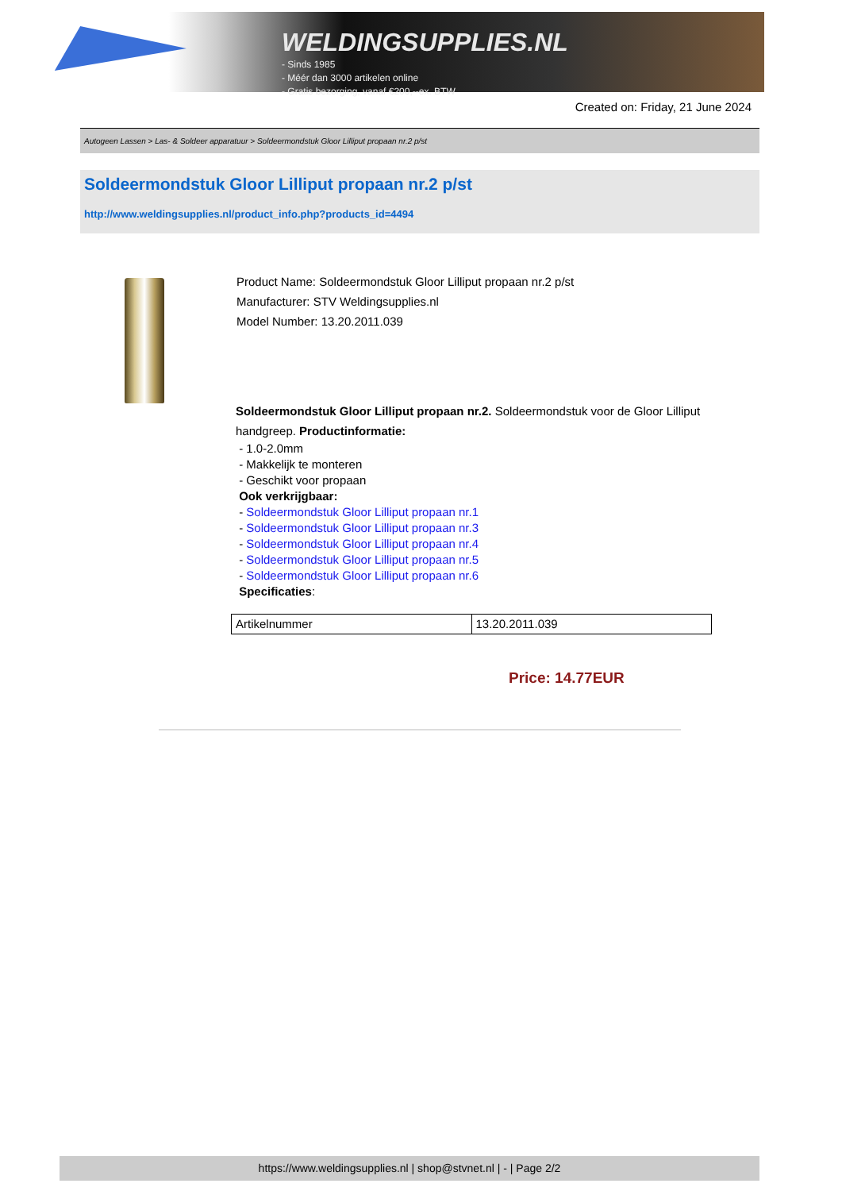WELDINGSUPPLIES.NL
- Sinds 1985
- Méér dan 3000 artikelen online
- Gratis bezorging, vanaf €200,--ex. BTW
Created on: Friday, 21 June 2024
Autogeen Lassen > Las- & Soldeer apparatuur > Soldeermondstuk Gloor Lilliput propaan nr.2 p/st
Soldeermondstuk Gloor Lilliput propaan nr.2 p/st
http://www.weldingsupplies.nl/product_info.php?products_id=4494
Product Name: Soldeermondstuk Gloor Lilliput propaan nr.2 p/st
Manufacturer: STV Weldingsupplies.nl
Model Number: 13.20.2011.039
Soldeermondstuk Gloor Lilliput propaan nr.2. Soldeermondstuk voor de Gloor Lilliput handgreep. Productinformatie:
- 1.0-2.0mm
- Makkelijk te monteren
- Geschikt voor propaan
Ook verkrijgbaar:
- Soldeermondstuk Gloor Lilliput propaan nr.1
- Soldeermondstuk Gloor Lilliput propaan nr.3
- Soldeermondstuk Gloor Lilliput propaan nr.4
- Soldeermondstuk Gloor Lilliput propaan nr.5
- Soldeermondstuk Gloor Lilliput propaan nr.6
Specificaties:
| Artikelnummer | 13.20.2011.039 |
Price: 14.77EUR
https://www.weldingsupplies.nl | shop@stvnet.nl | - | Page 2/2